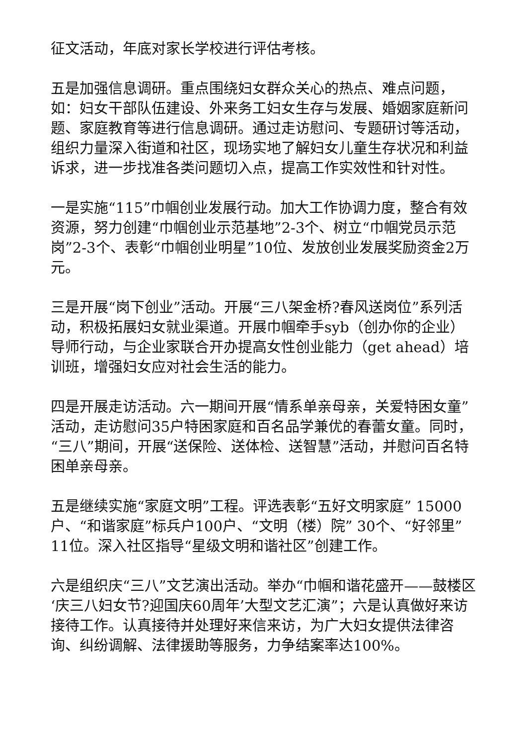征文活动，年底对家长学校进行评估考核。
五是加强信息调研。重点围绕妇女群众关心的热点、难点问题，如：妇女干部队伍建设、外来务工妇女生存与发展、婚姻家庭新问题、家庭教育等进行信息调研。通过走访慰问、专题研讨等活动，组织力量深入街道和社区，现场实地了解妇女儿童生存状况和利益诉求，进一步找准各类问题切入点，提高工作实效性和针对性。
一是实施“115”巾帼创业发展行动。加大工作协调力度，整合有效资源，努力创建“巾帼创业示范基地”2-3个、树立“巾帼党员示范岗”2-3个、表彰“巾帼创业明星”10位、发放创业发展奖励资金2万元。
三是开展“岗下创业”活动。开展“三八架金桥?春风送岗位”系列活动，积极拓展妇女就业渠道。开展巾帼牵手syb（创办你的企业）导师行动，与企业家联合开办提高女性创业能力（get ahead）培训班，增强妇女应对社会生活的能力。
四是开展走访活动。六一期间开展“情系单亲母亲，关爱特困女童”活动，走访慰问35户特困家庭和百名品学兼优的春蕾女童。同时，“三八”期间，开展“送保险、送体检、送智慧”活动，并慰问百名特困单亲母亲。
五是继续实施“家庭文明”工程。评选表彰“五好文明家庭” 15000户、“和谐家庭”标兵户100户、“文明（楼）院” 30个、“好邻里”11位。深入社区指导“星级文明和谐社区”创建工作。
六是组织庆“三八”文艺演出活动。举办“巾帼和谐花盛开——鼓楼区‘庆三八妇女节?迎国庆60周年’大型文艺汇演”；六是认真做好来访接待工作。认真接待并处理好来信来访，为广大妇女提供法律咨询、纠纷调解、法律援助等服务，力争结案率达100%。